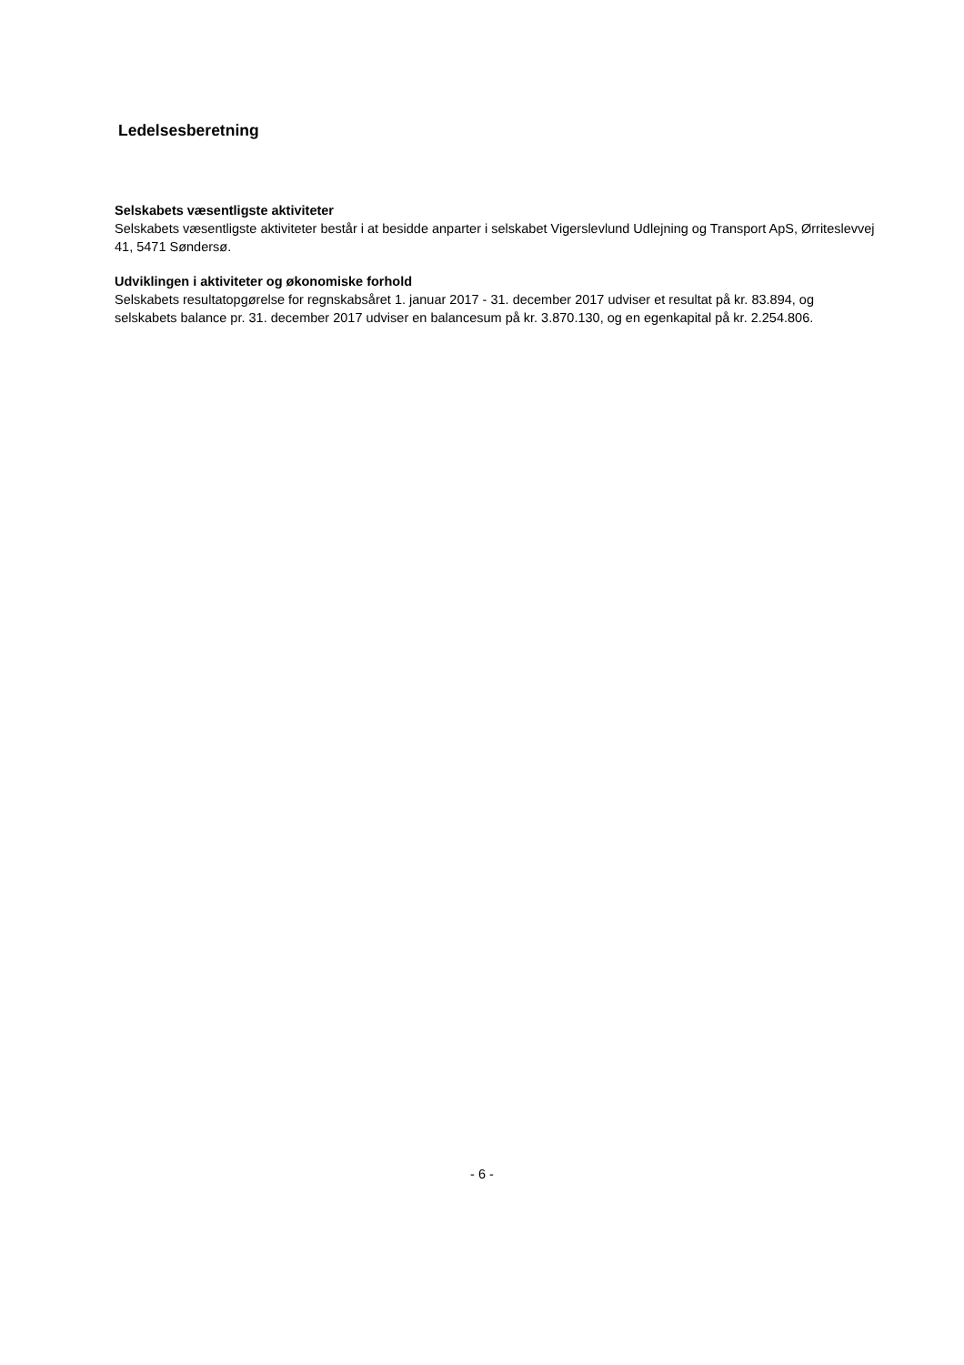Ledelsesberetning
Selskabets væsentligste aktiviteter
Selskabets væsentligste aktiviteter består i at besidde anparter i selskabet Vigerslevlund Udlejning og Transport ApS, Ørriteslevvej 41, 5471 Søndersø.
Udviklingen i aktiviteter og økonomiske forhold
Selskabets resultatopgørelse for regnskabsåret 1. januar 2017 - 31. december 2017 udviser et resultat på kr. 83.894, og selskabets balance pr. 31. december 2017 udviser en balancesum på kr. 3.870.130, og en egenkapital på kr. 2.254.806.
- 6 -